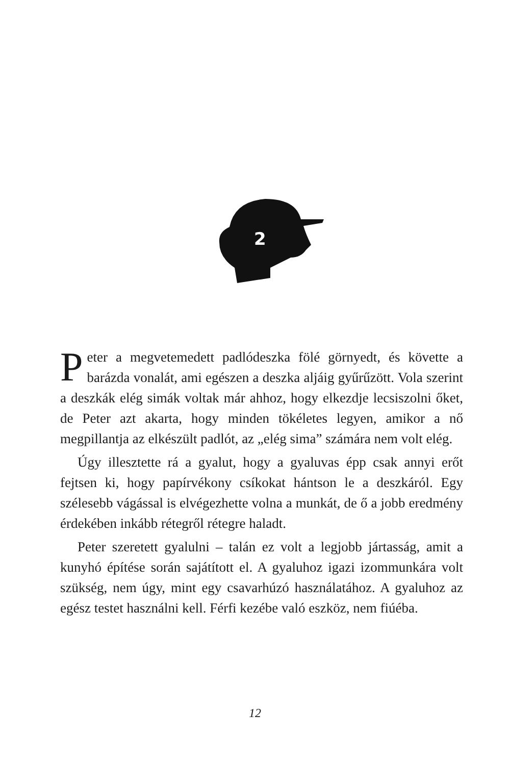2
Peter a megvetemedett padlódeszka fölé görnyedt, és követte a barázda vonalát, ami egészen a deszka aljáig gyűrűzött. Vola szerint a deszkák elég simák voltak már ahhoz, hogy elkezdje lecsiszolni őket, de Peter azt akarta, hogy minden tökéletes legyen, amikor a nő megpillantja az elkészült padlót, az „elég sima” számára nem volt elég.
Úgy illesztette rá a gyalut, hogy a gyaluvas épp csak annyi erőt fejtsen ki, hogy papírvékony csíkokat hántson le a deszkáról. Egy szélesebb vágással is elvégezhette volna a munkát, de ő a jobb eredmény érdekében inkább rétegről rétegre haladt.
Peter szeretett gyalulni – talán ez volt a legjobb jártasság, amit a kunyhó építése során sajátított el. A gyaluhoz igazi izommunkára volt szükség, nem úgy, mint egy csavarhúzó használatához. A gyaluhoz az egész testet használni kell. Férfi kezébe való eszköz, nem fiúéba.
12